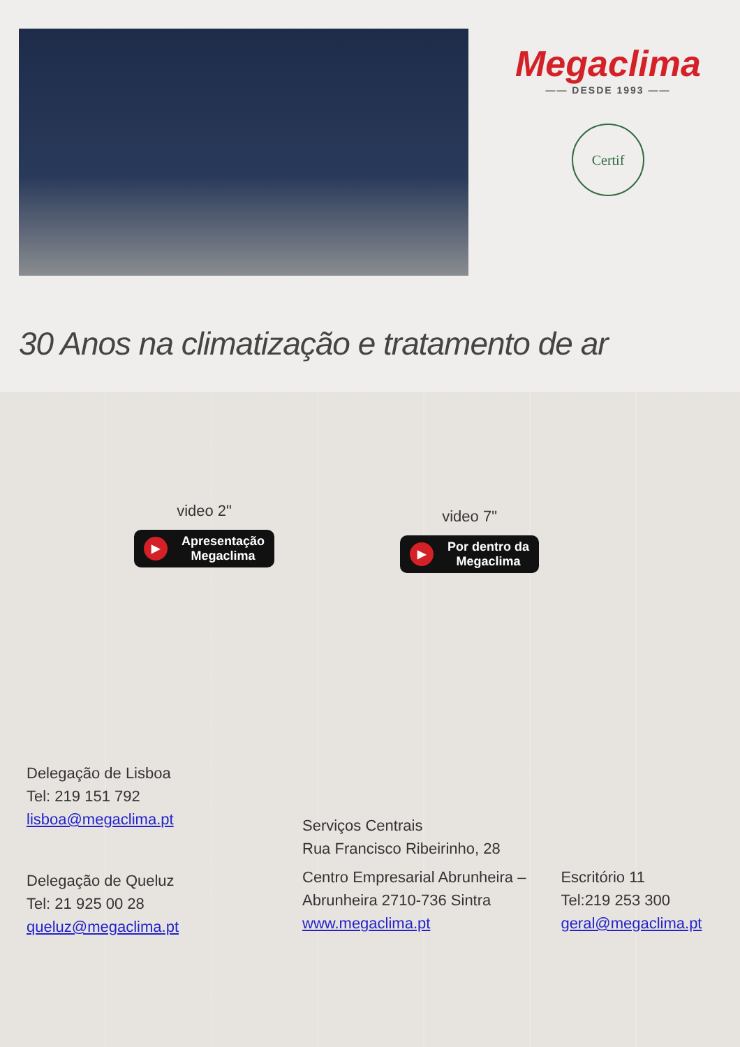Megaclima
—— DESDE 1993 ——
Certif
30 Anos na climatização e tratamento de ar
video 2"
▶ Apresentação
Megaclima
video 7"
▶ Por dentro da
Megaclima
Delegação de Lisboa
Tel: 219 151 792
lisboa@megaclima.pt
Delegação de Queluz
Tel: 21 925 00 28
queluz@megaclima.pt
Serviços Centrais
Rua Francisco Ribeirinho, 28
Centro Empresarial Abrunheira –
Abrunheira 2710-736 Sintra
www.megaclima.pt
Escritório 11
Tel:219 253 300
geral@megaclima.pt